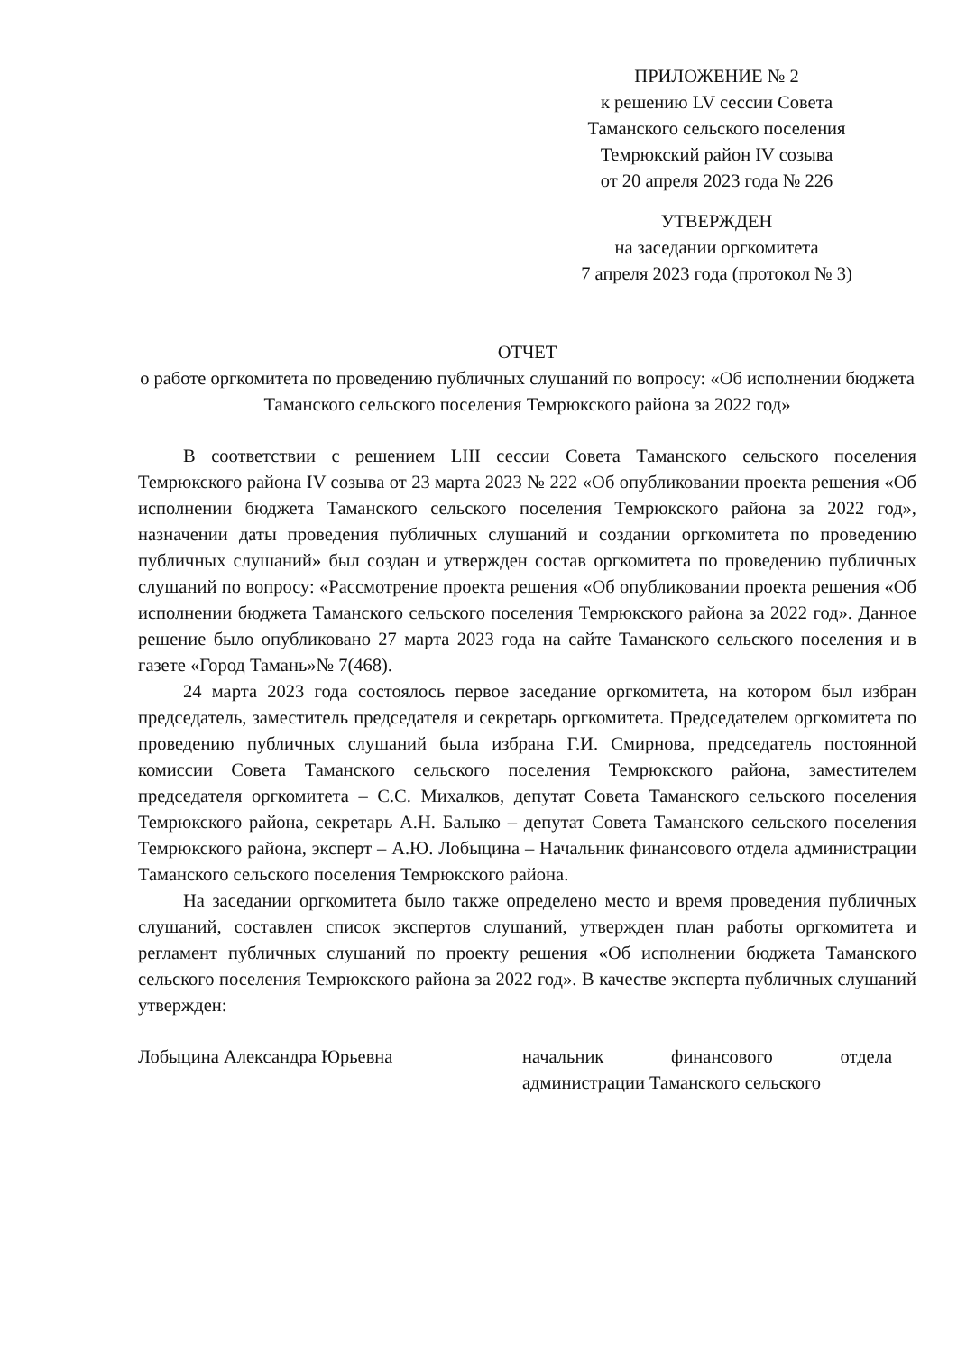ПРИЛОЖЕНИЕ № 2
к решению LV сессии Совета
Таманского сельского поселения
Темрюкский район IV созыва
от 20 апреля 2023 года № 226
УТВЕРЖДЕН
на заседании оргкомитета
7 апреля 2023 года (протокол № 3)
ОТЧЕТ
о работе оргкомитета по проведению публичных слушаний по вопросу: «Об исполнении бюджета Таманского сельского поселения Темрюкского района за 2022 год»
В соответствии с решением LIII сессии Совета Таманского сельского поселения Темрюкского района IV созыва от 23 марта 2023 № 222 «Об опубликовании проекта решения «Об исполнении бюджета Таманского сельского поселения Темрюкского района за 2022 год», назначении даты проведения публичных слушаний и создании оргкомитета по проведению публичных слушаний» был создан и утвержден состав оргкомитета по проведению публичных слушаний по вопросу: «Рассмотрение проекта решения «Об опубликовании проекта решения «Об исполнении бюджета Таманского сельского поселения Темрюкского района за 2022 год». Данное решение было опубликовано 27 марта 2023 года на сайте Таманского сельского поселения и в газете «Город Тамань»№ 7(468).
24 марта 2023 года состоялось первое заседание оргкомитета, на котором был избран председатель, заместитель председателя и секретарь оргкомитета. Председателем оргкомитета по проведению публичных слушаний была избрана Г.И. Смирнова, председатель постоянной комиссии Совета Таманского сельского поселения Темрюкского района, заместителем председателя оргкомитета – С.С. Михалков, депутат Совета Таманского сельского поселения Темрюкского района, секретарь А.Н. Балыко – депутат Совета Таманского сельского поселения Темрюкского района, эксперт – А.Ю. Лобыцина – Начальник финансового отдела администрации Таманского сельского поселения Темрюкского района.
На заседании оргкомитета было также определено место и время проведения публичных слушаний, составлен список экспертов слушаний, утвержден план работы оргкомитета и регламент публичных слушаний по проекту решения «Об исполнении бюджета Таманского сельского поселения Темрюкского района за 2022 год». В качестве эксперта публичных слушаний утвержден:
Лобыцина Александра Юрьевна начальник финансового отдела администрации Таманского сельского